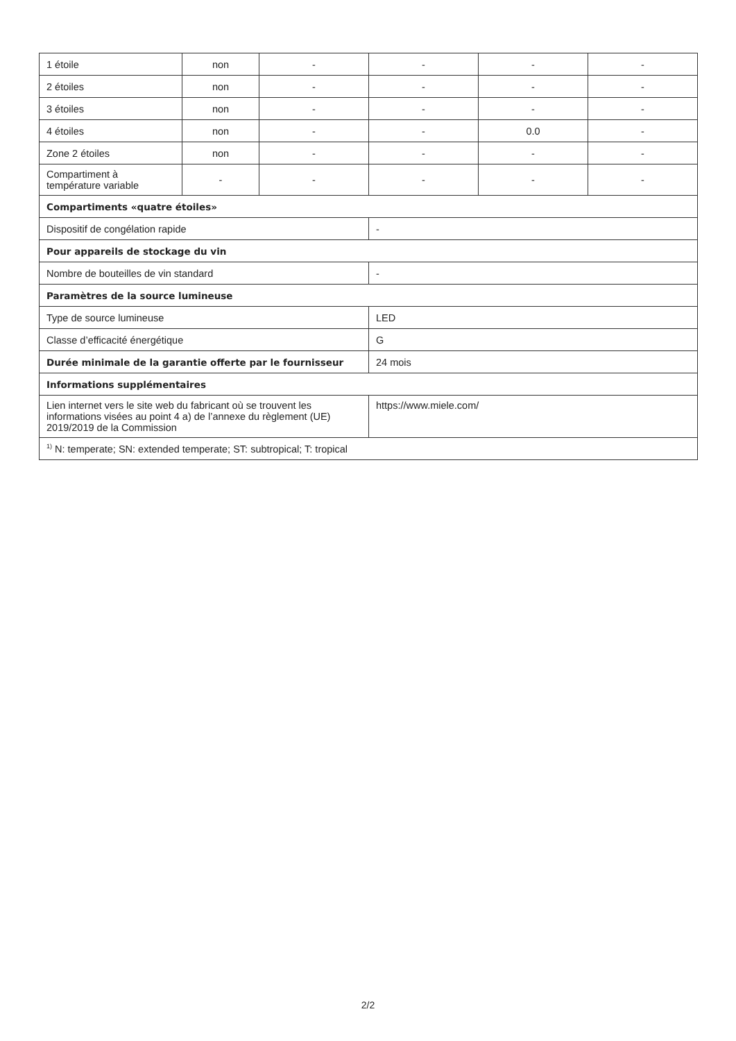| 1 étoile | non | - | - | - | - |
| 2 étoiles | non | - | - | - | - |
| 3 étoiles | non | - | - | - | - |
| 4 étoiles | non | - | - | 0.0 | - |
| Zone 2 étoiles | non | - | - | - | - |
| Compartiment à température variable | - | - | - | - | - |
| Compartiments «quatre étoiles» | | | | | |
| Dispositif de congélation rapide | | | - | | |
| Pour appareils de stockage du vin | | | | | |
| Nombre de bouteilles de vin standard | | | - | | |
| Paramètres de la source lumineuse | | | | | |
| Type de source lumineuse | | | LED | | |
| Classe d’efficacité énergétique | | | G | | |
| Durée minimale de la garantie offerte par le fournisseur | | | 24 mois | | |
| Informations supplémentaires | | | | | |
| Lien internet vers le site web du fabricant où se trouvent les informations visées au point 4 a) de l’annexe du règlement (UE) 2019/2019 de la Commission | | | https://www.miele.com/ | | |
| <sup>1)</sup> N: temperate; SN: extended temperate; ST: subtropical; T: tropical | | | | | |
2/2